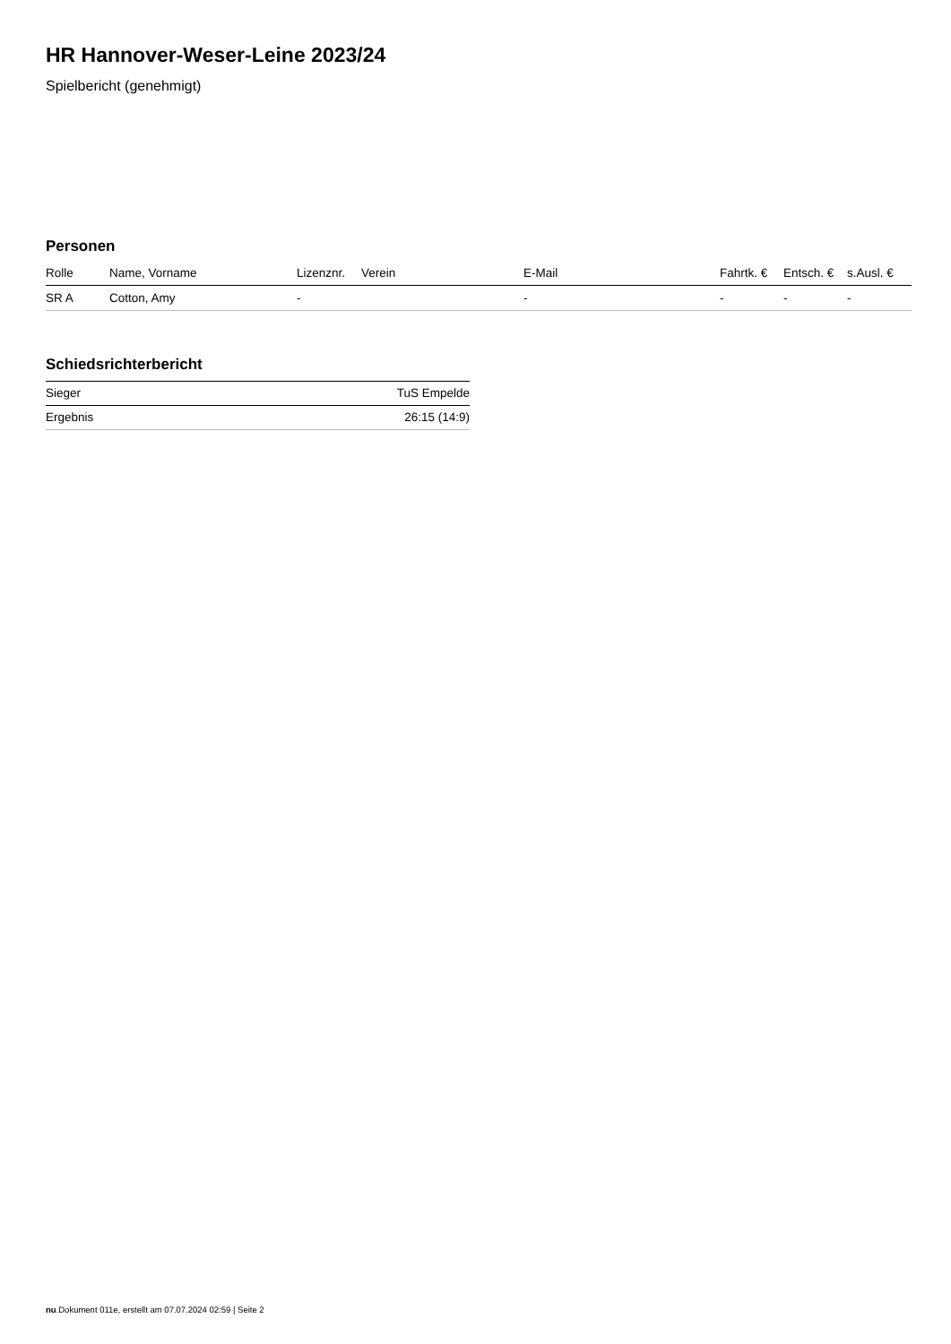HR Hannover-Weser-Leine 2023/24
Spielbericht (genehmigt)
Personen
| Rolle | Name, Vorname | Lizenznr. | Verein | E-Mail | Fahrtk. € | Entsch. € | s.Ausl. € |
| --- | --- | --- | --- | --- | --- | --- | --- |
| SR A | Cotton, Amy | - | | - | - | - | - |
Schiedsrichterbericht
| Sieger | TuS Empelde |
| Ergebnis | 26:15 (14:9) |
nu.Dokument 011e, erstellt am 07.07.2024 02:59 | Seite 2